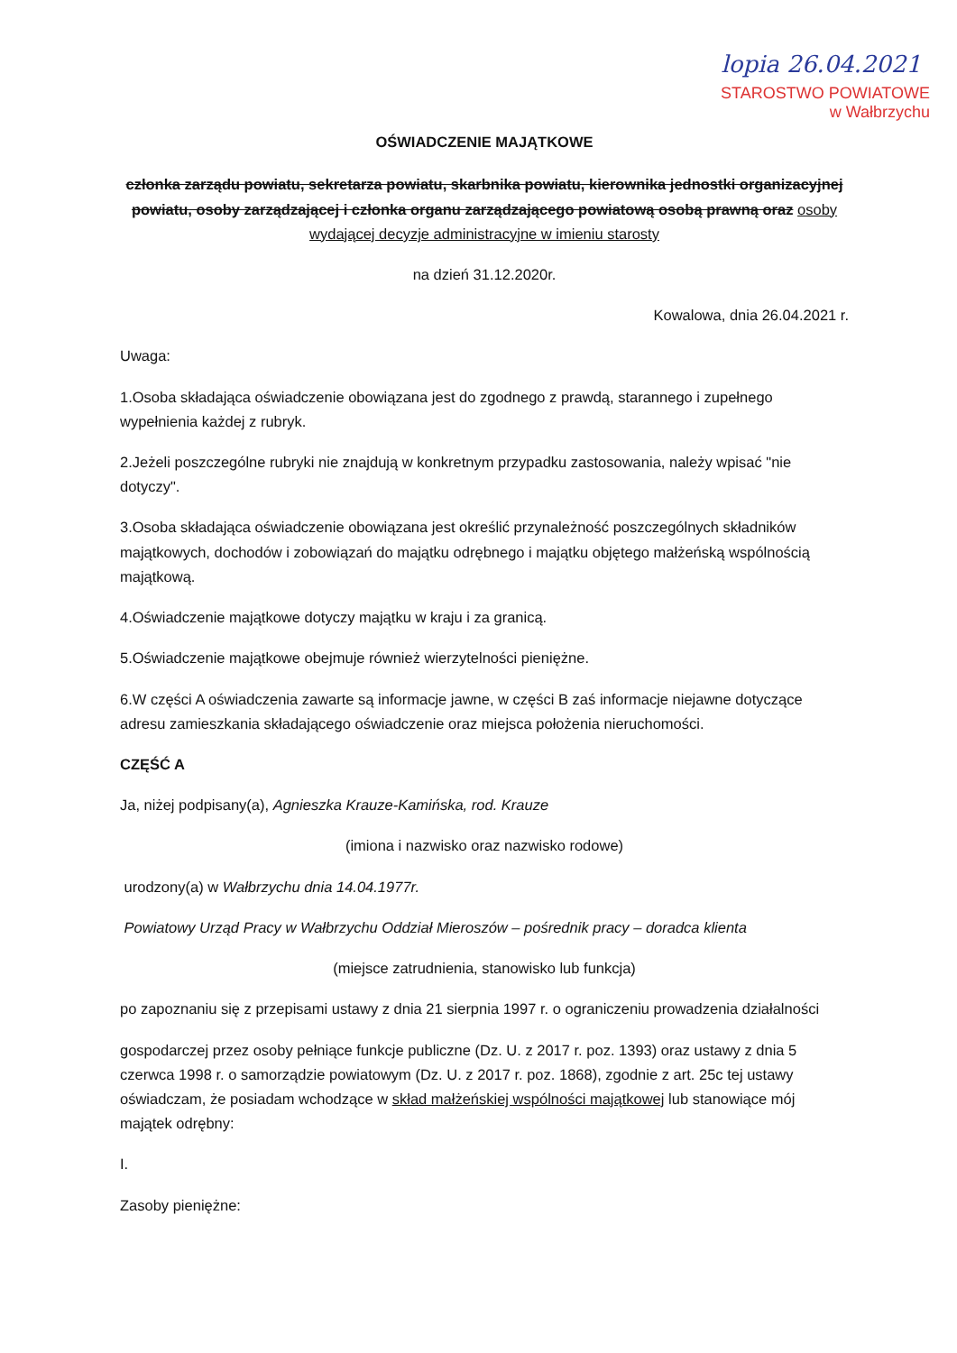lopia 26.04.2021
STAROSTWO POWIATOWE
w Wałbrzychu
OŚWIADCZENIE MAJĄTKOWE
członka zarządu powiatu, sekretarza powiatu, skarbnika powiatu, kierownika jednostki organizacyjnej powiatu, osoby zarządzającej i członka organu zarządzającego powiatową osobą prawną oraz osoby wydającej decyzje administracyjne w imieniu starosty
na dzień 31.12.2020r.
Kowalowa, dnia 26.04.2021 r.
Uwaga:
1.Osoba składająca oświadczenie obowiązana jest do zgodnego z prawdą, starannego i zupełnego wypełnienia każdej z rubryk.
2.Jeżeli poszczególne rubryki nie znajdują w konkretnym przypadku zastosowania, należy wpisać "nie dotyczy".
3.Osoba składająca oświadczenie obowiązana jest określić przynależność poszczególnych składników majątkowych, dochodów i zobowiązań do majątku odrębnego i majątku objętego małżeńską wspólnością majątkową.
4.Oświadczenie majątkowe dotyczy majątku w kraju i za granicą.
5.Oświadczenie majątkowe obejmuje również wierzytelności pieniężne.
6.W części A oświadczenia zawarte są informacje jawne, w części B zaś informacje niejawne dotyczące adresu zamieszkania składającego oświadczenie oraz miejsca położenia nieruchomości.
CZĘŚĆ A
Ja, niżej podpisany(a), Agnieszka Krauze-Kamińska, rod. Krauze
(imiona i nazwisko oraz nazwisko rodowe)
urodzony(a) w Wałbrzychu dnia 14.04.1977r.
Powiatowy Urząd Pracy w Wałbrzychu Oddział Mieroszów – pośrednik pracy – doradca klienta
(miejsce zatrudnienia, stanowisko lub funkcja)
po zapoznaniu się z przepisami ustawy z dnia 21 sierpnia 1997 r. o ograniczeniu prowadzenia działalności
gospodarczej przez osoby pełniące funkcje publiczne (Dz. U. z 2017 r. poz. 1393) oraz ustawy z dnia 5 czerwca 1998 r. o samorządzie powiatowym (Dz. U. z 2017 r. poz. 1868), zgodnie z art. 25c tej ustawy oświadczam, że posiadam wchodzące w skład małżeńskiej wspólności majątkowej lub stanowiące mój majątek odrębny:
I.
Zasoby pieniężne: